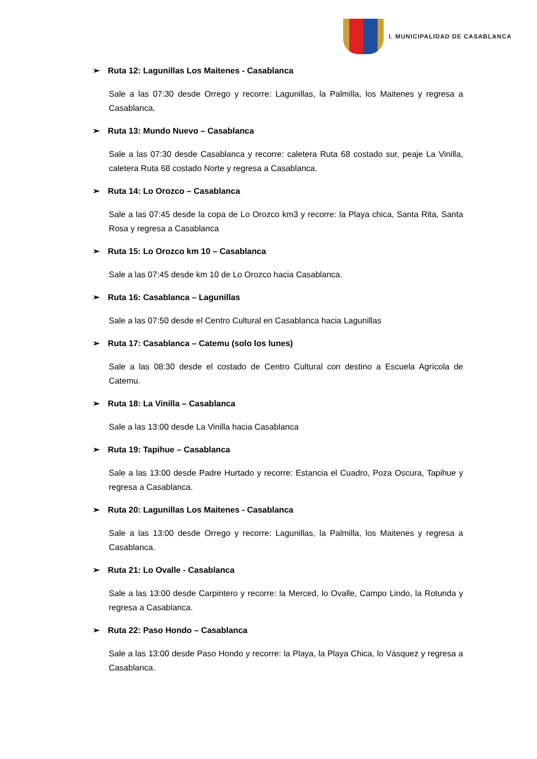I. MUNICIPALIDAD DE CASABLANCA
➢ Ruta 12: Lagunillas Los Maitenes - Casablanca
Sale a las 07:30 desde Orrego y recorre: Lagunillas, la Palmilla, los Maitenes y regresa a Casablanca.
➢ Ruta 13: Mundo Nuevo – Casablanca
Sale a las 07:30 desde Casablanca y recorre: caletera Ruta 68 costado sur, peaje La Vinilla, caletera Ruta 68 costado Norte y regresa a Casablanca.
➢ Ruta 14: Lo Orozco – Casablanca
Sale a las 07:45 desde la copa de Lo Orozco km3 y recorre: la Playa chica, Santa Rita, Santa Rosa y regresa a Casablanca
➢ Ruta 15: Lo Orozco km 10 – Casablanca
Sale a las 07:45 desde km 10 de Lo Orozco hacia Casablanca.
➢ Ruta 16: Casablanca – Lagunillas
Sale a las 07:50 desde el Centro Cultural en Casablanca hacia Lagunillas
➢ Ruta 17: Casablanca – Catemu (solo los lunes)
Sale a las 08:30 desde el costado de Centro Cultural con destino a Escuela Agrícola de Catemu.
➢ Ruta 18: La Vinilla – Casablanca
Sale a las 13:00 desde La Vinilla hacia Casablanca
➢ Ruta 19: Tapihue – Casablanca
Sale a las 13:00 desde Padre Hurtado y recorre: Estancia el Cuadro, Poza Oscura, Tapihue y regresa a Casablanca.
➢ Ruta 20: Lagunillas Los Maitenes - Casablanca
Sale a las 13:00 desde Orrego y recorre: Lagunillas, la Palmilla, los Maitenes y regresa a Casablanca.
➢ Ruta 21: Lo Ovalle - Casablanca
Sale a las 13:00 desde Carpintero y recorre: la Merced, lo Ovalle, Campo Lindo, la Rotunda y regresa a Casablanca.
➢ Ruta 22: Paso Hondo – Casablanca
Sale a las 13:00 desde Paso Hondo y recorre: la Playa, la Playa Chica, lo Vásquez y regresa a Casablanca.